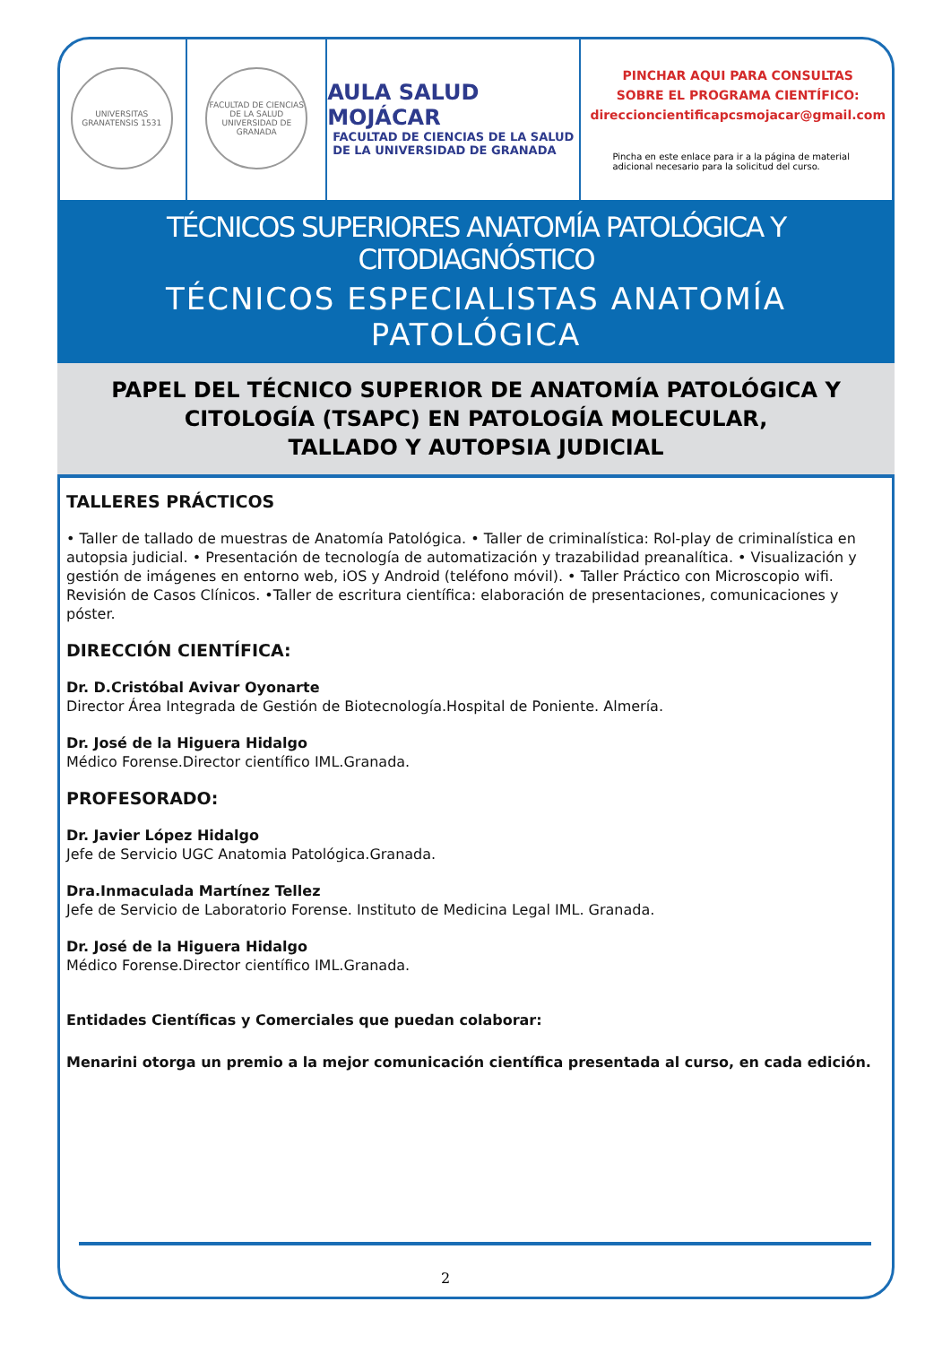UNIVERSITAS GRANATENSIS 1531
FACULTAD DE CIENCIAS DE LA SALUD UNIVERSIDAD DE GRANADA
AULA SALUD MOJÁCAR
FACULTAD DE CIENCIAS DE LA SALUD
DE LA UNIVERSIDAD DE GRANADA
PINCHAR AQUI PARA CONSULTAS
SOBRE EL PROGRAMA CIENTÍFICO:
direccioncientificapcsmojacar@gmail.com
Pincha en este enlace para ir a la página de material adicional necesario para la solicitud del curso.
TÉCNICOS SUPERIORES ANATOMÍA PATOLÓGICA Y CITODIAGNÓSTICO
TÉCNICOS ESPECIALISTAS ANATOMÍA PATOLÓGICA
PAPEL DEL TÉCNICO SUPERIOR DE ANATOMÍA PATOLÓGICA Y
CITOLOGÍA (TSAPC) EN PATOLOGÍA MOLECULAR,
TALLADO Y AUTOPSIA JUDICIAL
TALLERES PRÁCTICOS
• Taller de tallado de muestras de Anatomía Patológica. • Taller de criminalística: Rol-play de criminalística en autopsia judicial. • Presentación de tecnología de automatización y trazabilidad preanalítica. • Visualización y gestión de imágenes en entorno web, iOS y Android (teléfono móvil). • Taller Práctico con Microscopio wifi. Revisión de Casos Clínicos. •Taller de escritura científica: elaboración de presentaciones, comunicaciones y póster.
DIRECCIÓN CIENTÍFICA:
Dr. D.Cristóbal Avivar Oyonarte
Director Área Integrada de Gestión de Biotecnología.Hospital de Poniente. Almería.
Dr. José de la Higuera Hidalgo
Médico Forense.Director científico IML.Granada.
PROFESORADO:
Dr. Javier López Hidalgo
Jefe de Servicio UGC Anatomia Patológica.Granada.
Dra.Inmaculada Martínez Tellez
Jefe de Servicio de Laboratorio Forense. Instituto de Medicina Legal IML. Granada.
Dr. José de la Higuera Hidalgo
Médico Forense.Director científico IML.Granada.
Entidades Científicas y Comerciales que puedan colaborar:
Menarini otorga un premio a la mejor comunicación científica presentada al curso, en cada edición.
2